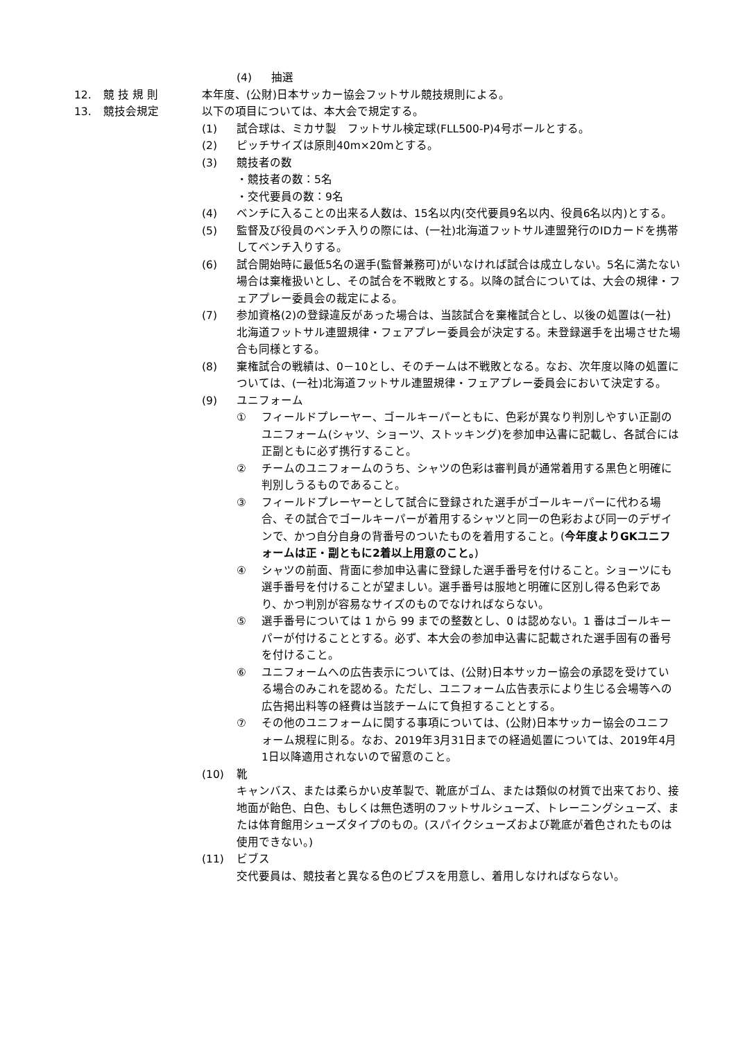(4) 抽選
12. 競 技 規 則 本年度、(公財)日本サッカー協会フットサル競技規則による。
13. 競技会規定 以下の項目については、本大会で規定する。
(1) 試合球は、ミカサ製　フットサル検定球(FLL500-P)4号ボールとする。
(2) ピッチサイズは原則40m×20mとする。
(3) 競技者の数
・競技者の数：5名
・交代要員の数：9名
(4) ベンチに入ることの出来る人数は、15名以内(交代要員9名以内、役員6名以内)とする。
(5) 監督及び役員のベンチ入りの際には、(一社)北海道フットサル連盟発行のIDカードを携帯してベンチ入りする。
(6) 試合開始時に最低5名の選手(監督兼務可)がいなければ試合は成立しない。5名に満たない場合は棄権扱いとし、その試合を不戦敗とする。以降の試合については、大会の規律・フェアプレー委員会の裁定による。
(7) 参加資格(2)の登録違反があった場合は、当該試合を棄権試合とし、以後の処置は(一社)北海道フットサル連盟規律・フェアプレー委員会が決定する。未登録選手を出場させた場合も同様とする。
(8) 棄権試合の戦績は、0－10とし、そのチームは不戦敗となる。なお、次年度以降の処置については、(一社)北海道フットサル連盟規律・フェアプレー委員会において決定する。
(9) ユニフォーム
① フィールドプレーヤー、ゴールキーパーともに、色彩が異なり判別しやすい正副のユニフォーム(シャツ、ショーツ、ストッキング)を参加申込書に記載し、各試合には正副ともに必ず携行すること。
② チームのユニフォームのうち、シャツの色彩は審判員が通常着用する黒色と明確に判別しうるものであること。
③ フィールドプレーヤーとして試合に登録された選手がゴールキーパーに代わる場合、その試合でゴールキーパーが着用するシャツと同一の色彩および同一のデザインで、かつ自分自身の背番号のついたものを着用すること。(今年度よりGKユニフォームは正・副ともに2着以上用意のこと。)
④ シャツの前面、背面に参加申込書に登録した選手番号を付けること。ショーツにも選手番号を付けることが望ましい。選手番号は服地と明確に区別し得る色彩であり、かつ判別が容易なサイズのものでなければならない。
⑤ 選手番号については 1 から 99 までの整数とし、0 は認めない。1 番はゴールキーパーが付けることとする。必ず、本大会の参加申込書に記載された選手固有の番号を付けること。
⑥ ユニフォームへの広告表示については、(公財)日本サッカー協会の承認を受けている場合のみこれを認める。ただし、ユニフォーム広告表示により生じる会場等への広告掲出料等の経費は当該チームにて負担することとする。
⑦ その他のユニフォームに関する事項については、(公財)日本サッカー協会のユニフォーム規程に則る。なお、2019年3月31日までの経過処置については、2019年4月1日以降適用されないので留意のこと。
(10) 靴
キャンバス、または柔らかい皮革製で、靴底がゴム、または類似の材質で出来ており、接地面が飴色、白色、もしくは無色透明のフットサルシューズ、トレーニングシューズ、または体育館用シューズタイプのもの。(スパイクシューズおよび靴底が着色されたものは使用できない。)
(11) ビブス
交代要員は、競技者と異なる色のビブスを用意し、着用しなければならない。